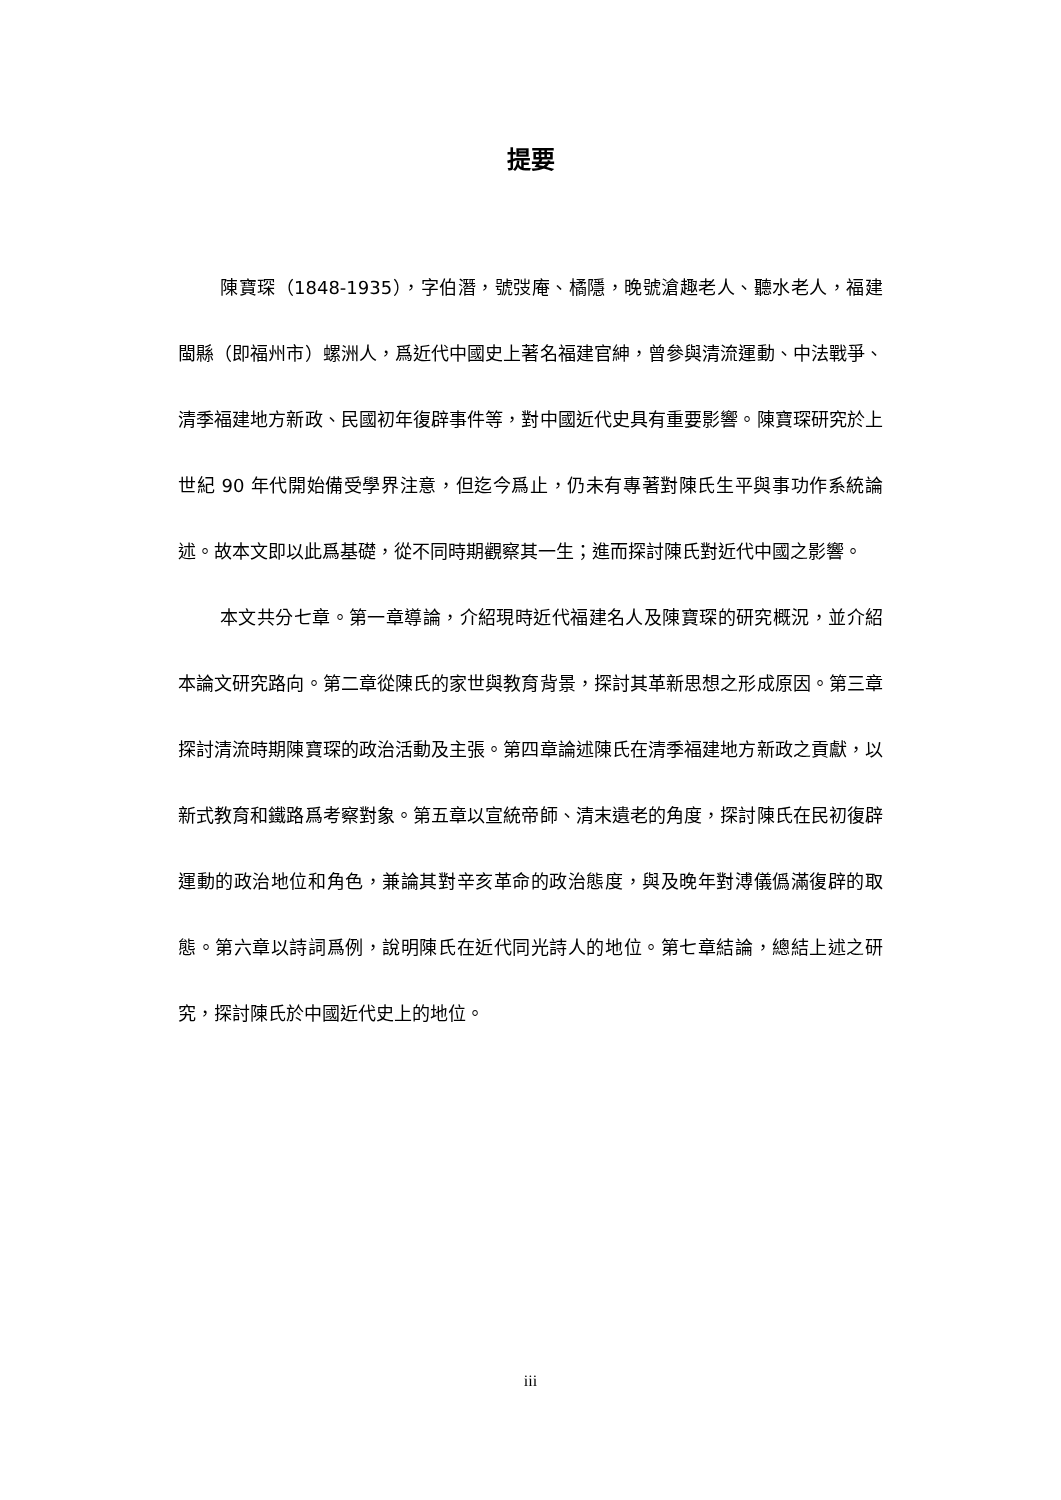提要
陳寶琛（1848-1935），字伯潛，號弢庵、橘隱，晚號滄趣老人、聽水老人，福建閩縣（即福州市）螺洲人，爲近代中國史上著名福建官紳，曾參與清流運動、中法戰爭、清季福建地方新政、民國初年復辟事件等，對中國近代史具有重要影響。陳寶琛研究於上世紀 90 年代開始備受學界注意，但迄今爲止，仍未有專著對陳氏生平與事功作系統論述。故本文即以此爲基礎，從不同時期觀察其一生；進而探討陳氏對近代中國之影響。
本文共分七章。第一章導論，介紹現時近代福建名人及陳寶琛的研究概況，並介紹本論文研究路向。第二章從陳氏的家世與教育背景，探討其革新思想之形成原因。第三章探討清流時期陳寶琛的政治活動及主張。第四章論述陳氏在清季福建地方新政之貢獻，以新式教育和鐵路爲考察對象。第五章以宣統帝師、清末遺老的角度，探討陳氏在民初復辟運動的政治地位和角色，兼論其對辛亥革命的政治態度，與及晚年對溥儀僞滿復辟的取態。第六章以詩詞爲例，說明陳氏在近代同光詩人的地位。第七章結論，總結上述之研究，探討陳氏於中國近代史上的地位。
iii